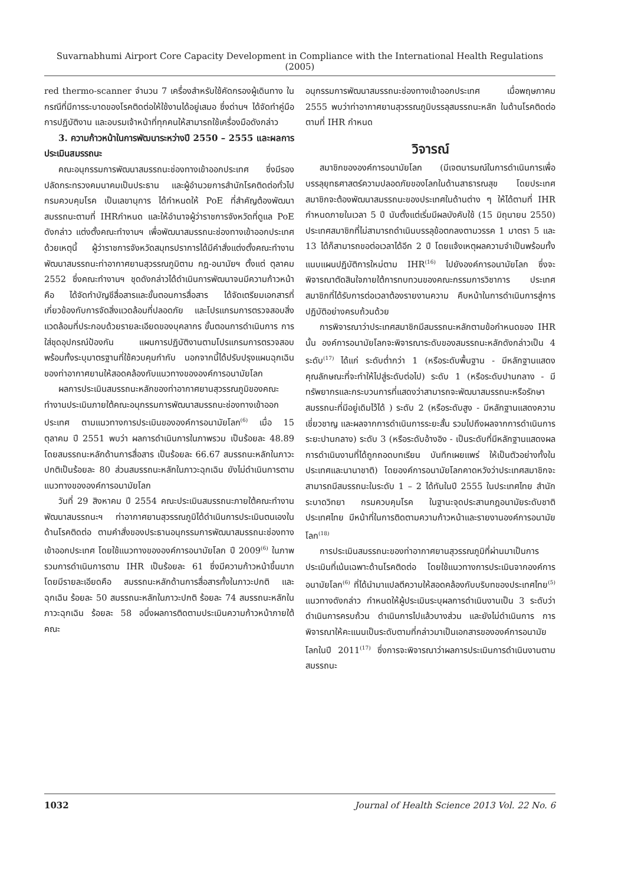Suvarnabhumi Airport Core Capacity Development in Compliance with the International Health Regulations (2005)
red thermo-scanner จำนวน 7 เครื่องสำหรับใช้คัดกรองผู้เดินทาง ในกรณีที่มีการระบาดของโรคติดต่อให้ใช้งานได้อยู่เสมอ ซึ่งด่านฯ ได้จัดทำคู่มือการปฏิบัติงาน และอบรมเจ้าหน้าที่ทุกคนให้สามารถใช้เครื่องมือดังกล่าว
3. ความก้าวหน้าในการพัฒนาระหว่างปี 2550 – 2555 และผลการประเมินสมรรถนะ
คณะอนุกรรมการพัฒนาสมรรถนะช่องทางเข้าออกประเทศ ซึ่งมีรองปลัดกระทรวงคมนาคมเป็นประธาน และผู้อำนวยการสำนักโรคติดต่อทั่วไป กรมควบคุมโรค เป็นเลขานุการ ได้กำหนดให้ PoE ที่สำคัญต้องพัฒนาสมรรถนะตามที่ IHRกำหนด และให้อำนาจผู้ว่าราชการจังหวัดที่ดูแล PoE ดังกล่าว แต่งตั้งคณะทำงานฯ เพื่อพัฒนาสมรรถนะช่องทางเข้าออกประเทศ ด้วยเหตุนี้ ผู้ว่าราชการจังหวัดสมุทรปราการได้มีคำสั่งแต่งตั้งคณะทำงานพัฒนาสมรรถนะท่าอากาศยานสุวรรณภูมิตาม กฎ-อนามัยฯ ตั้งแต่ ตุลาคม 2552 ซึ่งคณะทำงานฯ ชุดดังกล่าวได้ดำเนินการพัฒนาจนมีความก้าวหน้าคือ ได้จัดทำบัญชีสื่อสารและขั้นตอนการสื่อสาร ได้จัดเตรียมเอกสารที่เกี่ยวข้องกับการจัดสิ่งแวดล้อมที่ปลอดภัย และโปรแกรมการตรวจสอบสิ่งแวดล้อมที่ประกอบด้วยรายละเอียดของบุคลากร ขั้นตอนการดำเนินการ การใส่ชุดอุปกรณ์ป้องกัน แผนการปฏิบัติงานตามโปรแกรมการตรวจสอบ พร้อมทั้งระบุมาตรฐานที่ใช้ควบคุมกำกับ นอกจากนี้ได้ปรับปรุงแผนฉุกเฉินของท่าอากาศยานให้สอดคล้องกับแนวทางขององค์การอนามัยโลก
ผลการประเมินสมรรถนะหลักของท่าอากาศยานสุวรรณภูมิของคณะทำงานประเมินภายใต้คณะอนุกรรมการพัฒนาสมรรถนะช่องทางเข้าออกประเทศ ตามแนวทางการประเมินขององค์การอนามัยโลก<sup>(6)</sup> เมื่อ 15 ตุลาคม ปี 2551 พบว่า ผลการดำเนินการในภาพรวม เป็นร้อยละ 48.89 โดยสมรรถนะหลักด้านการสื่อสาร เป็นร้อยละ 66.67 สมรรถนะหลักในภาวะปกติเป็นร้อยละ 80 ส่วนสมรรถนะหลักในภาวะฉุกเฉิน ยังไม่ดำเนินการตามแนวทางขององค์การอนามัยโลก
วันที่ 29 สิงหาคม ปี 2554 คณะประเมินสมรรถนะภายใต้คณะทำงานพัฒนาสมรรถนะฯ ท่าอากาศยานสุวรรณภูมิได้ดำเนินการประเมินตนเองในด้านโรคติดต่อ ตามคำสั่งของประธานอนุกรรมการพัฒนาสมรรถนะช่องทางเข้าออกประเทศ โดยใช้แนวทางขององค์การอนามัยโลก ปี 2009<sup>(6)</sup> ในภาพรวมการดำเนินการตาม IHR เป็นร้อยละ 61 ซึ่งมีความก้าวหน้าขึ้นมาก โดยมีรายละเอียดคือ สมรรถนะหลักด้านการสื่อสารทั้งในภาวะปกติ และฉุกเฉิน ร้อยละ 50 สมรรถนะหลักในภาวะปกติ ร้อยละ 74 สมรรถนะหลักในภาวะฉุกเฉิน ร้อยละ 58 อนึ่งผลการติดตามประเมินความก้าวหน้าภายใต้คณะ
อนุกรรมการพัฒนาสมรรถนะช่องทางเข้าออกประเทศ เมื่อพฤษภาคม 2555 พบว่าท่าอากาศยานสุวรรณภูมิบรรลุสมรรถนะหลัก ในด้านโรคติดต่อตามที่ IHR กำหนด
วิจารณ์
สมาชิกขององค์การอนามัยโลก (มีเจตนารมณ์ในการดำเนินการเพื่อบรรลุยุทธศาสตร์ความปลอดภัยของโลกในด้านสาธารณสุข โดยประเทศสมาชิกจะต้องพัฒนาสมรรถนะของประเทศในด้านต่าง ๆ ให้ได้ตามที่ IHR กำหนดภายในเวลา 5 ปี นับตั้งแต่เริ่มมีผลบังคับใช้ (15 มิถุนายน 2550) ประเทศสมาชิกที่ไม่สามารถดำเนินบรรลุข้อตกลงตามวรรค 1 มาตรา 5 และ 13 ได้ก็สามารถขอต่อเวลาได้อีก 2 ปี โดยแจ้งเหตุผลความจำเป็นพร้อมทั้งแนบแผนปฏิบัติการใหม่ตาม IHR<sup>(16)</sup> ไปยังองค์การอนามัยโลก ซึ่งจะพิจารณาตัดสินใจภายใต้การทบทวนของคณะกรรมการวิชาการ ประเทศสมาชิกที่ได้รับการต่อเวลาต้องรายงานความ คืบหน้าในการดำเนินการสู่การปฏิบัติอย่างครบถ้วนด้วย
การพิจารณาว่าประเทศสมาชิกมีสมรรถนะหลักตามข้อกำหนดของ IHR นั้น องค์การอนามัยโลกจะพิจารณาระดับของสมรรถนะหลักดังกล่าวเป็น 4 ระดับ<sup>(17)</sup> ได้แก่ ระดับต่ำกว่า 1 (หรือระดับพื้นฐาน - มีหลักฐานแสดงคุณลักษณะที่จะทำให้ไปสู่ระดับต่อไป) ระดับ 1 (หรือระดับปานกลาง - มีทรัพยากรและกระบวนการที่แสดงว่าสามารถจะพัฒนาสมรรถนะหรือรักษาสมรรถนะที่มีอยู่เดิมไว้ได้ ) ระดับ 2 (หรือระดับสูง - มีหลักฐานแสดงความเชี่ยวชาญ และผลจากการดำเนินการระยะสั้น รวมไปถึงผลจากการดำเนินการระยะปานกลาง) ระดับ 3 (หรือระดับอ้างอิง - เป็นระดับที่มีหลักฐานแสดงผลการดำเนินงานที่ได้ถูกถอดบทเรียน บันทึกเผยแพร่ ให้เป็นตัวอย่างทั้งในประเทศและนานาชาติ) โดยองค์การอนามัยโลกคาดหวังว่าประเทศสมาชิกจะสามารถมีสมรรถนะในระดับ 1 – 2 ได้ทันในปี 2555 ในประเทศไทย สำนักระบาดวิทยา กรมควบคุมโรค ในฐานะจุดประสานกฎอนามัยระดับชาติ ประเทศไทย มีหน้าที่ในการติดตามความก้าวหน้าและรายงานองค์การอนามัยโลก<sup>(18)</sup>
การประเมินสมรรถนะของท่าอากาศยานสุวรรณภูมิที่ผ่านมาเป็นการประเมินที่เน้นเฉพาะด้านโรคติดต่อ โดยใช้แนวทางการประเมินจากองค์การอนามัยโลก<sup>(6)</sup> ที่ได้นำมาแปลตีความให้สอดคล้องกับบริบทของประเทศไทย<sup>(5)</sup> แนวทางดังกล่าว กำหนดให้ผู้ประเมินระบุผลการดำเนินงานเป็น 3 ระดับว่า ดำเนินการครบถ้วน ดำเนินการไปแล้วบางส่วน และยังไม่ดำเนินการ การพิจารณาให้คะแนนเป็นระดับตามที่กล่าวมาเป็นเอกสารขององค์การอนามัยโลกในปี 2011<sup>(17)</sup> ซึ่งการจะพิจารณาว่าผลการประเมินการดำเนินงานตามสมรรถนะ
1032 Journal of Health Science 2013 Vol. 22 No. 6